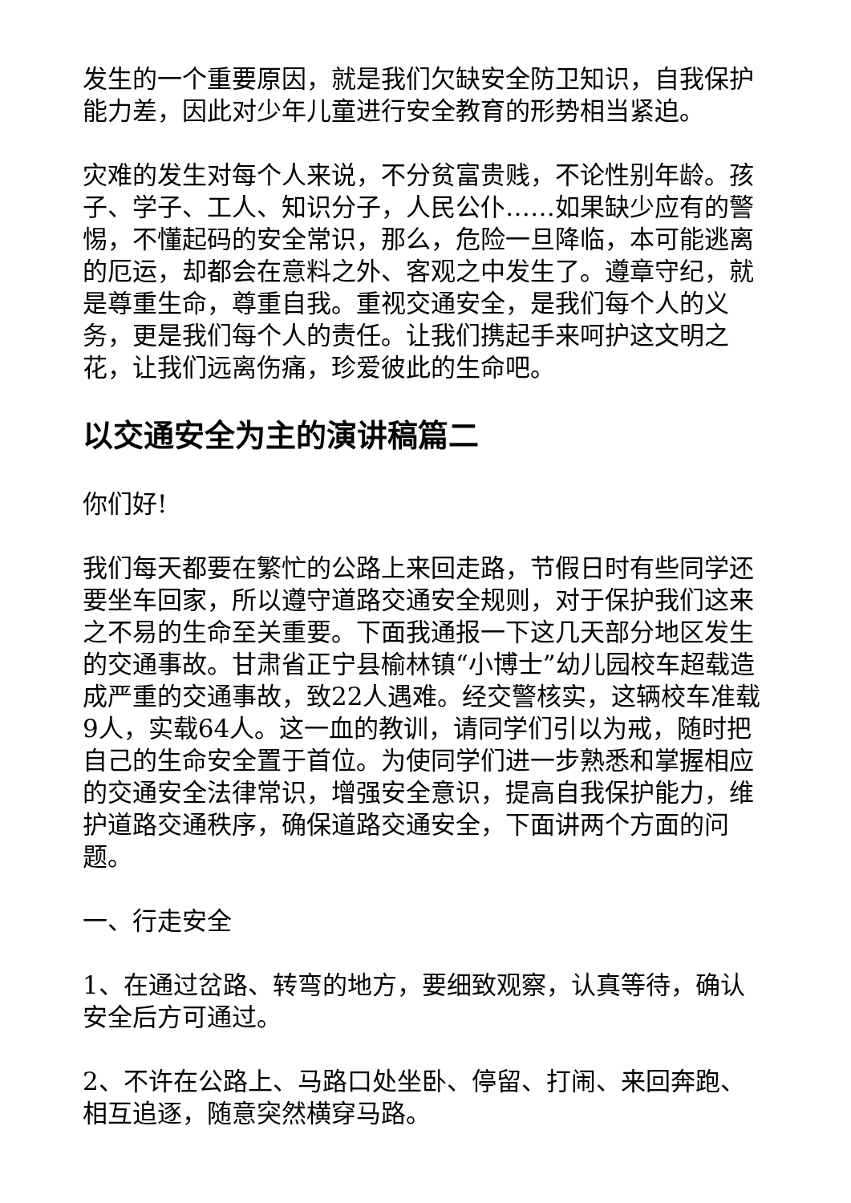发生的一个重要原因，就是我们欠缺安全防卫知识，自我保护能力差，因此对少年儿童进行安全教育的形势相当紧迫。
灾难的发生对每个人来说，不分贫富贵贱，不论性别年龄。孩子、学子、工人、知识分子，人民公仆……如果缺少应有的警惕，不懂起码的安全常识，那么，危险一旦降临，本可能逃离的厄运，却都会在意料之外、客观之中发生了。遵章守纪，就是尊重生命，尊重自我。重视交通安全，是我们每个人的义务，更是我们每个人的责任。让我们携起手来呵护这文明之花，让我们远离伤痛，珍爱彼此的生命吧。
以交通安全为主的演讲稿篇二
你们好!
我们每天都要在繁忙的公路上来回走路，节假日时有些同学还要坐车回家，所以遵守道路交通安全规则，对于保护我们这来之不易的生命至关重要。下面我通报一下这几天部分地区发生的交通事故。甘肃省正宁县榆林镇“小博士”幼儿园校车超载造成严重的交通事故，致22人遇难。经交警核实，这辆校车准载9人，实载64人。这一血的教训，请同学们引以为戒，随时把自己的生命安全置于首位。为使同学们进一步熟悉和掌握相应的交通安全法律常识，增强安全意识，提高自我保护能力，维护道路交通秩序，确保道路交通安全，下面讲两个方面的问题。
一、行走安全
1、在通过岔路、转弯的地方，要细致观察，认真等待，确认安全后方可通过。
2、不许在公路上、马路口处坐卧、停留、打闹、来回奔跑、相互追逐，随意突然横穿马路。